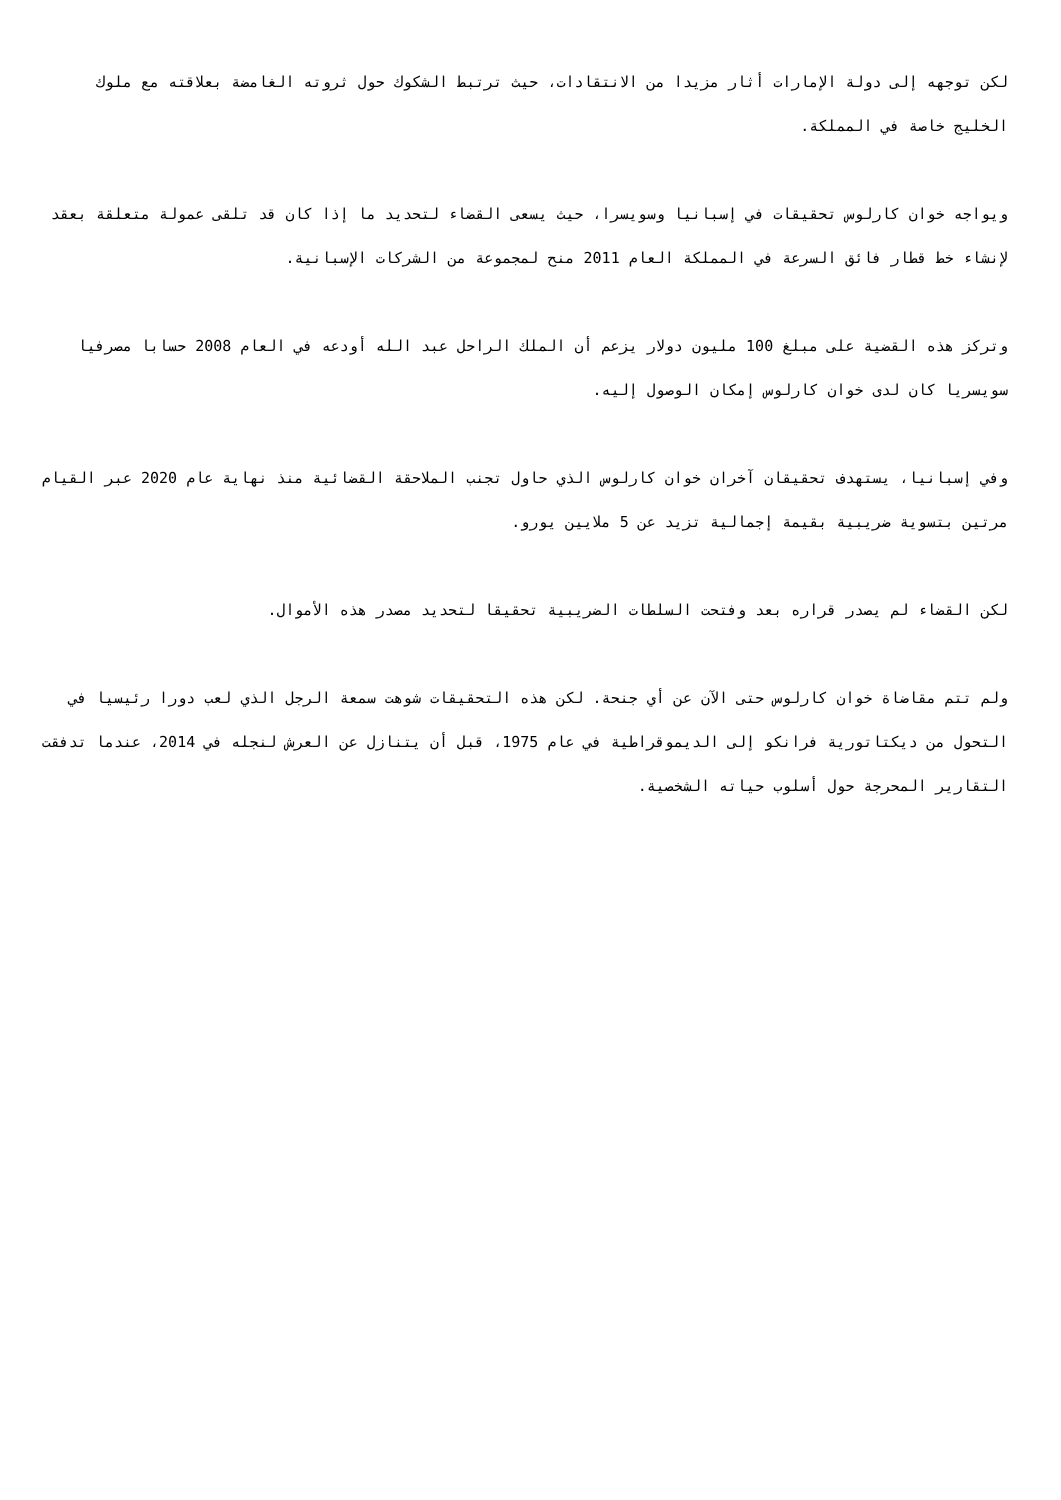لكن توجهه إلى دولة الإمارات أثار مزيدا من الانتقادات، حيث ترتبط الشكوك حول ثروته الغامضة بعلاقته مع ملوك الخليج خاصة في المملكة.
ويواجه خوان كارلوس تحقيقات في إسبانيا وسويسرا، حيث يسعى القضاء لتحديد ما إذا كان قد تلقى عمولة متعلقة بعقد لإنشاء خط قطار فائق السرعة في المملكة العام 2011 منح لمجموعة من الشركات الإسبانية.
وتركز هذه القضية على مبلغ 100 مليون دولار يزعم أن الملك الراحل عبد الله أودعه في العام 2008 حسابا مصرفيا سويسريا كان لدى خوان كارلوس إمكان الوصول إليه.
وفي إسبانيا، يستهدف تحقيقان آخران خوان كارلوس الذي حاول تجنب الملاحقة القضائية منذ نهاية عام 2020 عبر القيام مرتين بتسوية ضريبية بقيمة إجمالية تزيد عن 5 ملايين يورو.
لكن القضاء لم يصدر قراره بعد وفتحت السلطات الضريبية تحقيقا لتحديد مصدر هذه الأموال.
ولم تتم مقاضاة خوان كارلوس حتى الآن عن أي جنحة. لكن هذه التحقيقات شوهت سمعة الرجل الذي لعب دورا رئيسيا في التحول من ديكتاتورية فرانكو إلى الديموقراطية في عام 1975، قبل أن يتنازل عن العرش لنجله في 2014، عندما تدفقت التقارير المحرجة حول أسلوب حياته الشخصية.